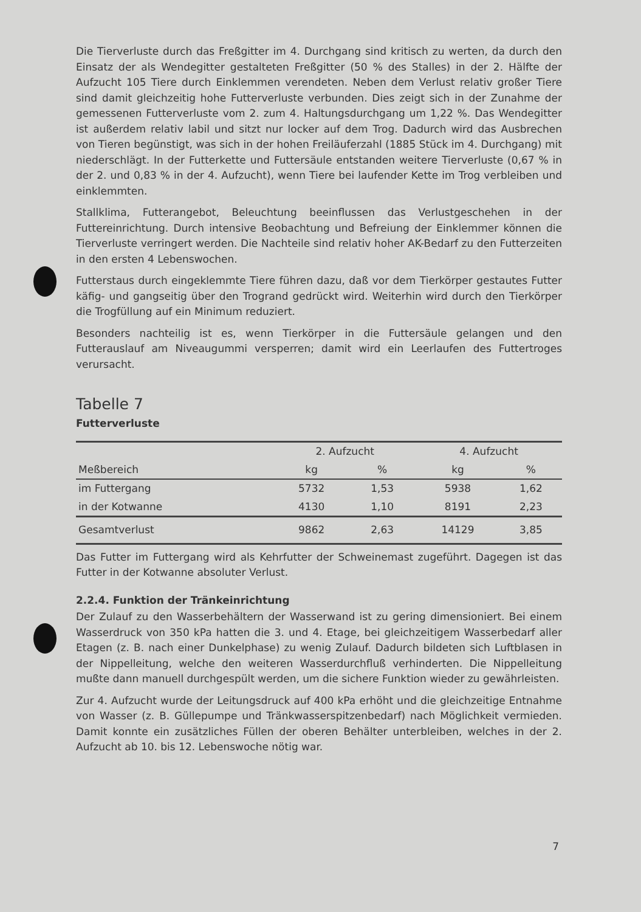Die Tierverluste durch das Freßgitter im 4. Durchgang sind kritisch zu werten, da durch den Einsatz der als Wendegitter gestalteten Freßgitter (50 % des Stalles) in der 2. Hälfte der Aufzucht 105 Tiere durch Einklemmen verendeten. Neben dem Verlust relativ großer Tiere sind damit gleichzeitig hohe Futterverluste verbunden. Dies zeigt sich in der Zunahme der gemessenen Futterverluste vom 2. zum 4. Haltungsdurchgang um 1,22 %. Das Wendegitter ist außerdem relativ labil und sitzt nur locker auf dem Trog. Dadurch wird das Ausbrechen von Tieren begünstigt, was sich in der hohen Freiläuferzahl (1885 Stück im 4. Durchgang) mit niederschlägt. In der Futterkette und Futtersäule entstanden weitere Tierverluste (0,67 % in der 2. und 0,83 % in der 4. Aufzucht), wenn Tiere bei laufender Kette im Trog verbleiben und einklemmten.
Stallklima, Futterangebot, Beleuchtung beeinflussen das Verlustgeschehen in der Futtereinrichtung. Durch intensive Beobachtung und Befreiung der Einklemmer können die Tierverluste verringert werden. Die Nachteile sind relativ hoher AK-Bedarf zu den Futterzeiten in den ersten 4 Lebenswochen.
Futterstaus durch eingeklemmte Tiere führen dazu, daß vor dem Tierkörper gestautes Futter käfig- und gangseitig über den Trogrand gedrückt wird. Weiterhin wird durch den Tierkörper die Trogfüllung auf ein Minimum reduziert.
Besonders nachteilig ist es, wenn Tierkörper in die Futtersäule gelangen und den Futterauslauf am Niveaugummi versperren; damit wird ein Leerlaufen des Futtertroges verursacht.
Tabelle 7
Futterverluste
| | 2. Aufzucht | | 4. Aufzucht | |
| --- | --- | --- | --- | --- |
| Meßbereich | kg | % | kg | % |
| im Futtergang | 5732 | 1,53 | 5938 | 1,62 |
| in der Kotwanne | 4130 | 1,10 | 8191 | 2,23 |
| Gesamtverlust | 9862 | 2,63 | 14129 | 3,85 |
Das Futter im Futtergang wird als Kehrfutter der Schweinemast zugeführt. Dagegen ist das Futter in der Kotwanne absoluter Verlust.
2.2.4. Funktion der Tränkeinrichtung
Der Zulauf zu den Wasserbehältern der Wasserwand ist zu gering dimensioniert. Bei einem Wasserdruck von 350 kPa hatten die 3. und 4. Etage, bei gleichzeitigem Wasserbedarf aller Etagen (z. B. nach einer Dunkelphase) zu wenig Zulauf. Dadurch bildeten sich Luftblasen in der Nippelleitung, welche den weiteren Wasserdurchfluß verhinderten. Die Nippelleitung mußte dann manuell durchgespült werden, um die sichere Funktion wieder zu gewährleisten.
Zur 4. Aufzucht wurde der Leitungsdruck auf 400 kPa erhöht und die gleichzeitige Entnahme von Wasser (z. B. Güllepumpe und Tränkwasserspitzenbedarf) nach Möglichkeit vermieden. Damit konnte ein zusätzliches Füllen der oberen Behälter unterbleiben, welches in der 2. Aufzucht ab 10. bis 12. Lebenswoche nötig war.
7